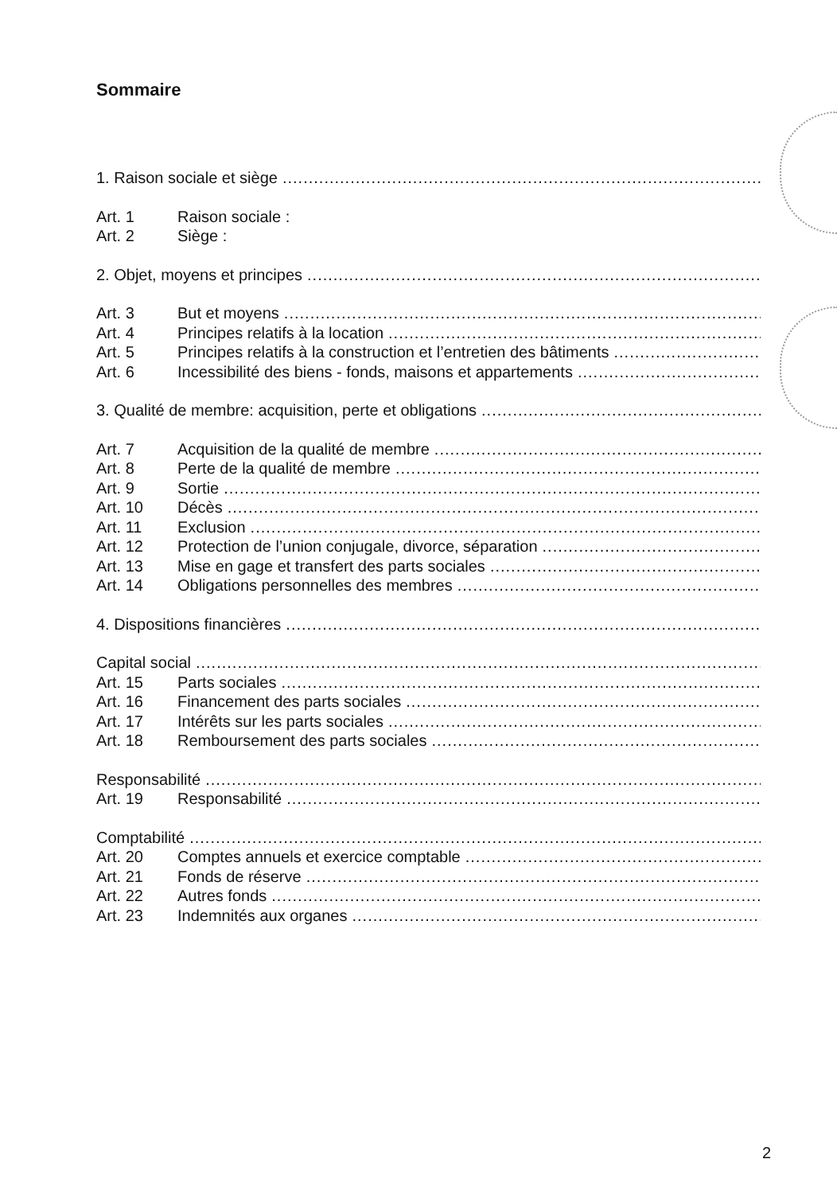Sommaire
1. Raison sociale et siège..............................................................................................................................
Art. 1 Raison sociale :
Art. 2 Siège :
2. Objet, moyens et principes..............................................................................................................................
Art. 3 But et moyens..............................................................................................................................
Art. 4 Principes relatifs à la location..............................................................................................................................
Art. 5 Principes relatifs à la construction et l’entretien des bâtiments..............................................................................................................................
Art. 6 Incessibilité des biens - fonds, maisons et appartements..............................................................................................................................
3. Qualité de membre: acquisition, perte et obligations..............................................................................................................................
Art. 7 Acquisition de la qualité de membre..............................................................................................................................
Art. 8 Perte de la qualité de membre..............................................................................................................................
Art. 9 Sortie..............................................................................................................................
Art. 10 Décès..............................................................................................................................
Art. 11 Exclusion..............................................................................................................................
Art. 12 Protection de l’union conjugale, divorce, séparation..............................................................................................................................
Art. 13 Mise en gage et transfert des parts sociales..............................................................................................................................
Art. 14 Obligations personnelles des membres..............................................................................................................................
4. Dispositions financières..............................................................................................................................
Capital social..............................................................................................................................
Art. 15 Parts sociales..............................................................................................................................
Art. 16 Financement des parts sociales..............................................................................................................................
Art. 17 Intérêts sur les parts sociales..............................................................................................................................
Art. 18 Remboursement des parts sociales..............................................................................................................................
Responsabilité..............................................................................................................................
Art. 19 Responsabilité..............................................................................................................................
Comptabilité..............................................................................................................................
Art. 20 Comptes annuels et exercice comptable..............................................................................................................................
Art. 21 Fonds de réserve..............................................................................................................................
Art. 22 Autres fonds..............................................................................................................................
Art. 23 Indemnités aux organes..............................................................................................................................
2